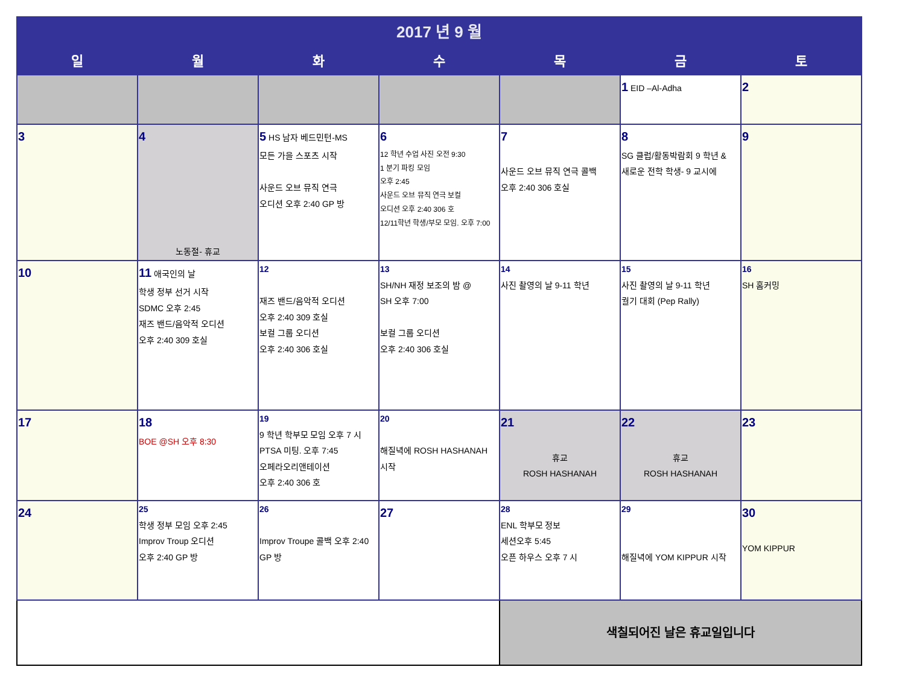| 2017 년 9 월 | | | | | | |
| 일 | 월 | 화 | 수 | 목 | 금 | 토 |
| | | | | | 1 EID –Al-Adha | 2 |
| 3 | 4 노동절- 휴교 | 5 HS 남자 베드민턴-MS 모든 가을 스포츠 시작 사운드 오브 뮤직 연극 오디션 오후 2:40 GP 방 | 6 12 학년 수업 사진 오전 9:30 1 분기 파킹 모임 오후 2:45 사운드 오브 뮤직 연극 보컬 오디션 오후 2:40 306 호 12/11학년 학생/부모 모임. 오후 7:00 | 7 사운드 오브 뮤직 연극 콜백 오후 2:40 306 호실 | 8 SG 클럽/활동박람회 9 학년 & 새로운 전학 학생- 9 교시에 | 9 |
| 10 | 11 애국인의 날 학생 정부 선거 시작 SDMC 오후 2:45 재즈 밴드/음악적 오디션 오후 2:40 309 호실 | 12 재즈 밴드/음악적 오디션 오후 2:40 309 호실 보컬 그룹 오디션 오후 2:40 306 호실 | 13 SH/NH 재정 보조의 밤 @ SH 오후 7:00 보컬 그룹 오디션 오후 2:40 306 호실 | 14 사진 촬영의 날 9-11 학년 | 15 사진 촬영의 날 9-11 학년 궐기 대회 (Pep Rally) | 16 SH 홈커밍 |
| 17 | 18 BOE @SH 오후 8:30 | 19 9 학년 학부모 모임 오후 7 시 PTSA 미팅. 오후 7:45 오페라오리앤테이션 오후 2:40 306 호 | 20 해질녁에 ROSH HASHANAH 시작 | 21 휴교 ROSH HASHANAH | 22 휴교 ROSH HASHANAH | 23 |
| 24 | 25 학생 정부 모임 오후 2:45 Improv Troup 오디션 오후 2:40 GP 방 | 26 Improv Troupe 콜백 오후 2:40 GP 방 | 27 | 28 ENL 학부모 정보 세션오후 5:45 오픈 하우스 오후 7 시 | 29 해질녁에 YOM KIPPUR 시작 | 30 YOM KIPPUR |
| | | | | 색칠되어진 날은 휴교일입니다 | | |